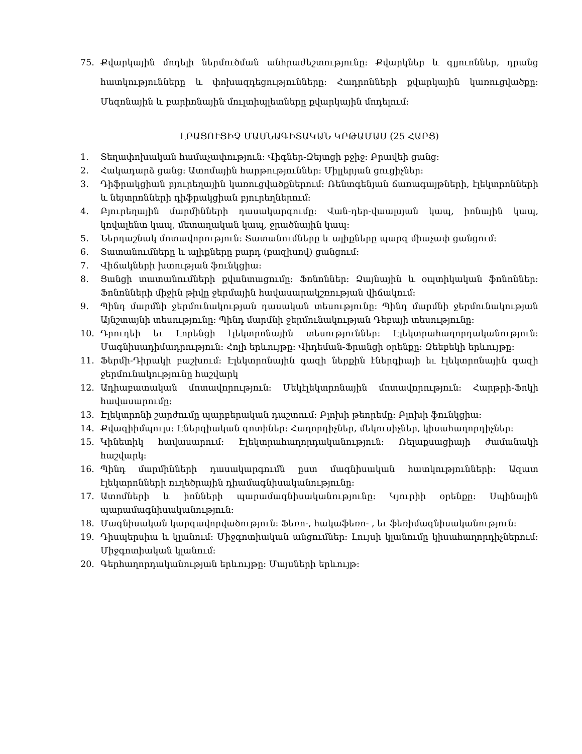75. Քվարկային մոդելի ներմուծման անհրաժեշտությունը: Քվարկներ և գլյուոններ, դրանց հատկությունները և փոխազդեցությունները: Հադրոնների քվարկային կառուցվածքը: Մեզոնային և բարիոնային մուլտիպլետները քվարկային մոդելում:
ԼՐԱՑՈՒՑԻՉ ՄԱՍՆԱԳԻՏԱԿԱՆ ԿՐԹԱՄԱՍ (25 ՀԱՐՑ)
1. Տեղափոխական համաչափություն: Վիգներ-Զեյտցի բջիջ: Բրավեի ցանց:
2. Հակադարձ ցանց: Ատոմային հարթություններ: Միլլերյան ցուցիչներ:
3. Դիֆրակցիան բյուրեղային կառուցվածքներում: Ռենտգենյան ճառագայթների, էլեկտրոնների և նեյտրոնների դիֆրակցիան բյուրեղներում:
4. Բյուրեղային մարմինների դասակարգումը: Վան-դեր-վաալսյան կապ, իոնային կապ, կովալենտ կապ, մետաղական կապ, ջրածնային կապ:
5. Ներդաշնակ մոտավորություն: Տատանումները և ալիքները պարզ միաչափ ցանցում:
6. Տատանումները և ալիքները բարդ (բազիսով) ցանցում:
7. Վիճակների խտության ֆունկցիա:
8. Ցանցի տատանումների քվանտացումը: Ֆոնոններ: Ձայնային և օպտիկական ֆոնոններ: Ֆոնոնների միջին թիվը ջերմային հավասարակշռության վիճակում:
9. Պինդ մարմնի ջերմունակության դասական տեսությունը: Պինդ մարմնի ջերմունակության Այնշտայնի տեսությունը: Պինդ մարմնի ջերմունակության Դեբայի տեսությունը:
10. Դրուդեի եւ Լորենցի էլեկտրոնային տեսություններ: Էլեկտրահաղորդականություն: Մագնիսադիմադրություն: Հոլի երևույթը: Վիդեման-Ֆրանցի օրենքը: Զեեբեկի երևույթը:
11. Ֆերմի-Դիրակի բաշխում: Էլեկտրոնային գազի ներքին էներգիայի եւ էլեկտրոնային գազի ջերմունակությունը հաշվարկ
12. Ադիաբատական մոտավորություն: Մեկէլեկտրոնային մոտավորություն: Հարթրի-Ֆոկի հավասարումը:
13. Էլեկտրոնի շարժումը պարբերական դաշտում: Բլոխի թեորեմը: Բլոխի ֆունկցիա:
14. Քվազիիմպուլս: Էներգիական գոտիներ: Հաղորդիչներ, մեկուսիչներ, կիսահաղորդիչներ:
15. Կինետիկ հավասարում: Էլեկտրահաղորդականություն: Ռելաքսացիայի ժամանակի հաշվարկ:
16. Պինդ մարմինների դասակարգումն ըստ մագնիսական հատկությունների: Ազատ էլեկտրոնների ուղեծրային դիամագնիսականությունը:
17. Ատոմների և իոնների պարամագնիսականությունը: Կյուրիի օրենքը: Սպինային պարամագնիսականություն:
18. Մագնիսական կարգավորվածություն: Ֆեռո-, հակաֆեռո- , եւ ֆեռիմագնիսականություն:
19. Դիսպերսիա և կլանում: Միջգոտիական անցումներ: Լույսի կլանումը կիսահաղորդիչներում: Միջգոտիական կլանում:
20. Գերհաղորդականության երևույթը: Մայսների երևույթ: